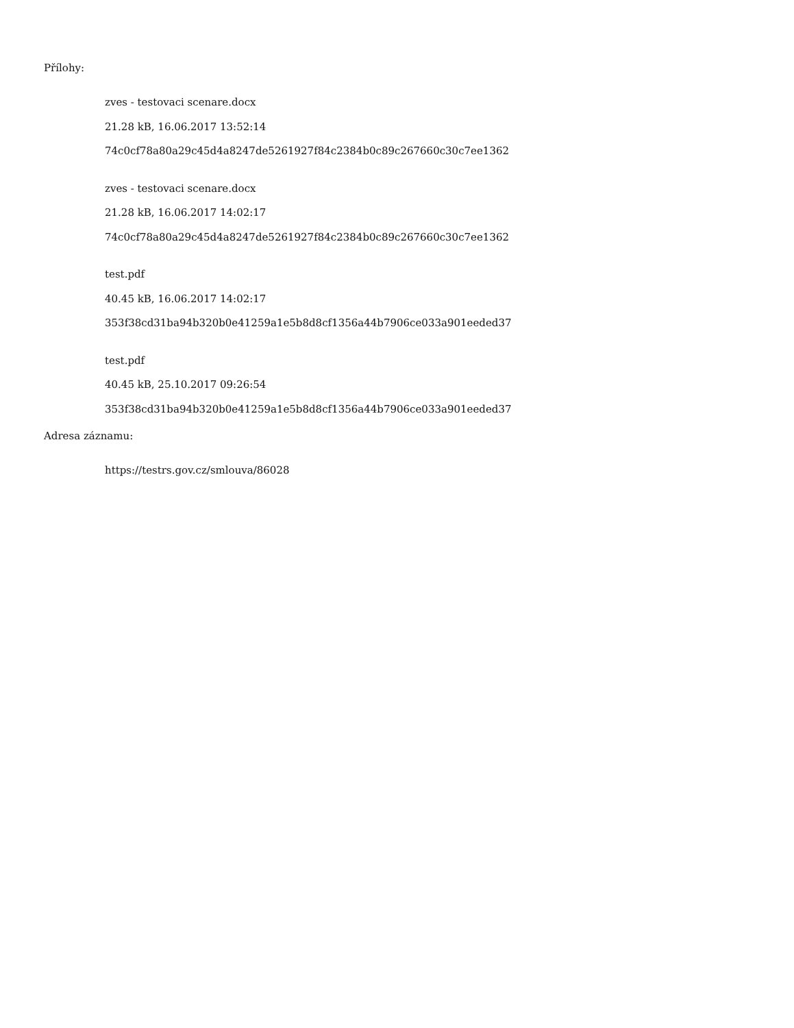Přílohy:
zves - testovaci scenare.docx
21.28 kB, 16.06.2017 13:52:14
74c0cf78a80a29c45d4a8247de5261927f84c2384b0c89c267660c30c7ee1362
zves - testovaci scenare.docx
21.28 kB, 16.06.2017 14:02:17
74c0cf78a80a29c45d4a8247de5261927f84c2384b0c89c267660c30c7ee1362
test.pdf
40.45 kB, 16.06.2017 14:02:17
353f38cd31ba94b320b0e41259a1e5b8d8cf1356a44b7906ce033a901eeded37
test.pdf
40.45 kB, 25.10.2017 09:26:54
353f38cd31ba94b320b0e41259a1e5b8d8cf1356a44b7906ce033a901eeded37
Adresa záznamu:
https://testrs.gov.cz/smlouva/86028